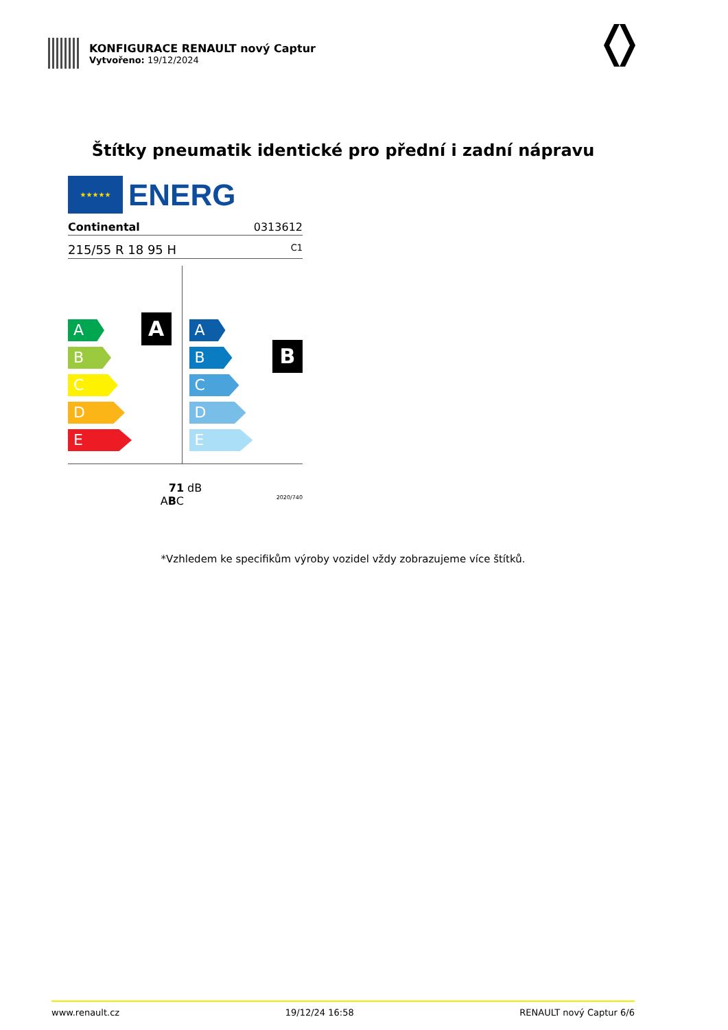KONFIGURACE RENAULT nový Captur
Vytvořeno: 19/12/2024
Štítky pneumatik identické pro přední i zadní nápravu
★★★★★
ENERG
Continental 0313612
215/55 R 18 95 H C1
A
A
B
C
D
E
B
A
B
C
D
E
71 dB
ABC 2020/740
*Vzhledem ke specifikům výroby vozidel vždy zobrazujeme více štítků.
www.renault.cz 19/12/24 16:58 RENAULT nový Captur 6/6